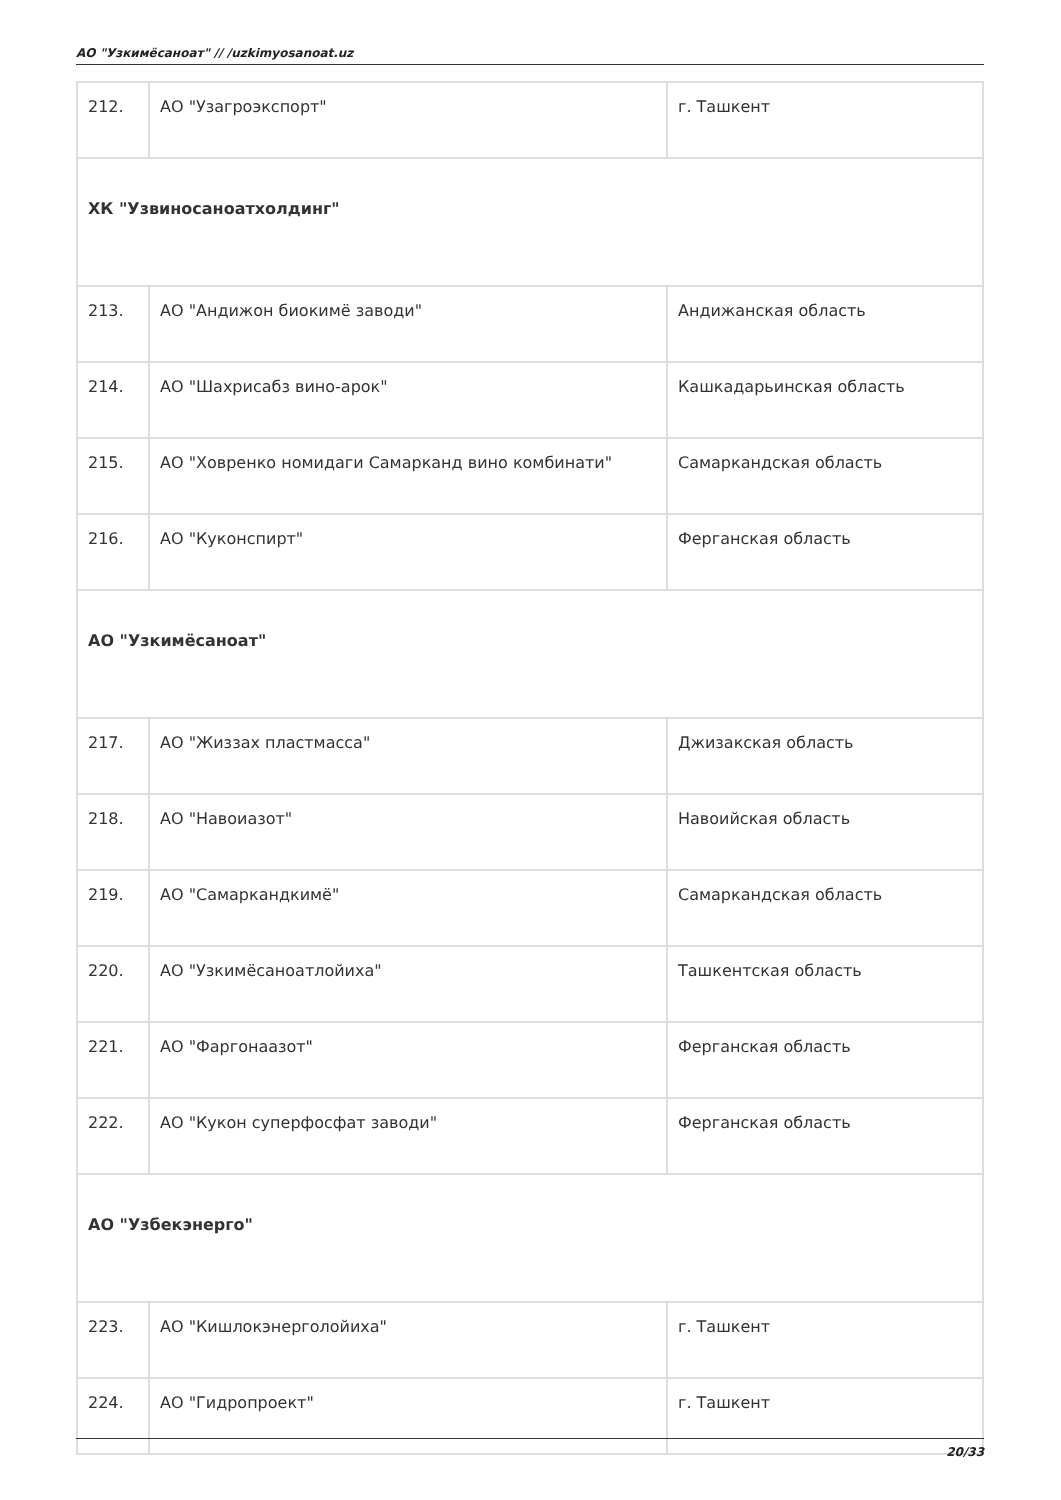АО "Узкимёсаноат" // /uzkimyosanoat.uz
| 212. | АО "Узагроэкспорт" | г. Ташкент |
| ХК "Узвиносаноатхолдинг" | | |
| 213. | АО "Андижон биокимё заводи" | Андижанская область |
| 214. | АО "Шахрисабз вино-арок" | Кашкадарьинская область |
| 215. | АО "Ховренко номидаги Самарканд вино комбинати" | Самаркандская область |
| 216. | АО "Куконспирт" | Ферганская область |
| АО "Узкимёсаноат" | | |
| 217. | АО "Жиззах пластмасса" | Джизакская область |
| 218. | АО "Навоиазот" | Навоийская область |
| 219. | АО "Самаркандкимё" | Самаркандская область |
| 220. | АО "Узкимёсаноатлойиха" | Ташкентская область |
| 221. | АО "Фаргонаазот" | Ферганская область |
| 222. | АО "Кукон суперфосфат заводи" | Ферганская область |
| АО "Узбекэнерго" | | |
| 223. | АО "Кишлокэнерголойиха" | г. Ташкент |
| 224. | АО "Гидропроект" | г. Ташкент |
20/33